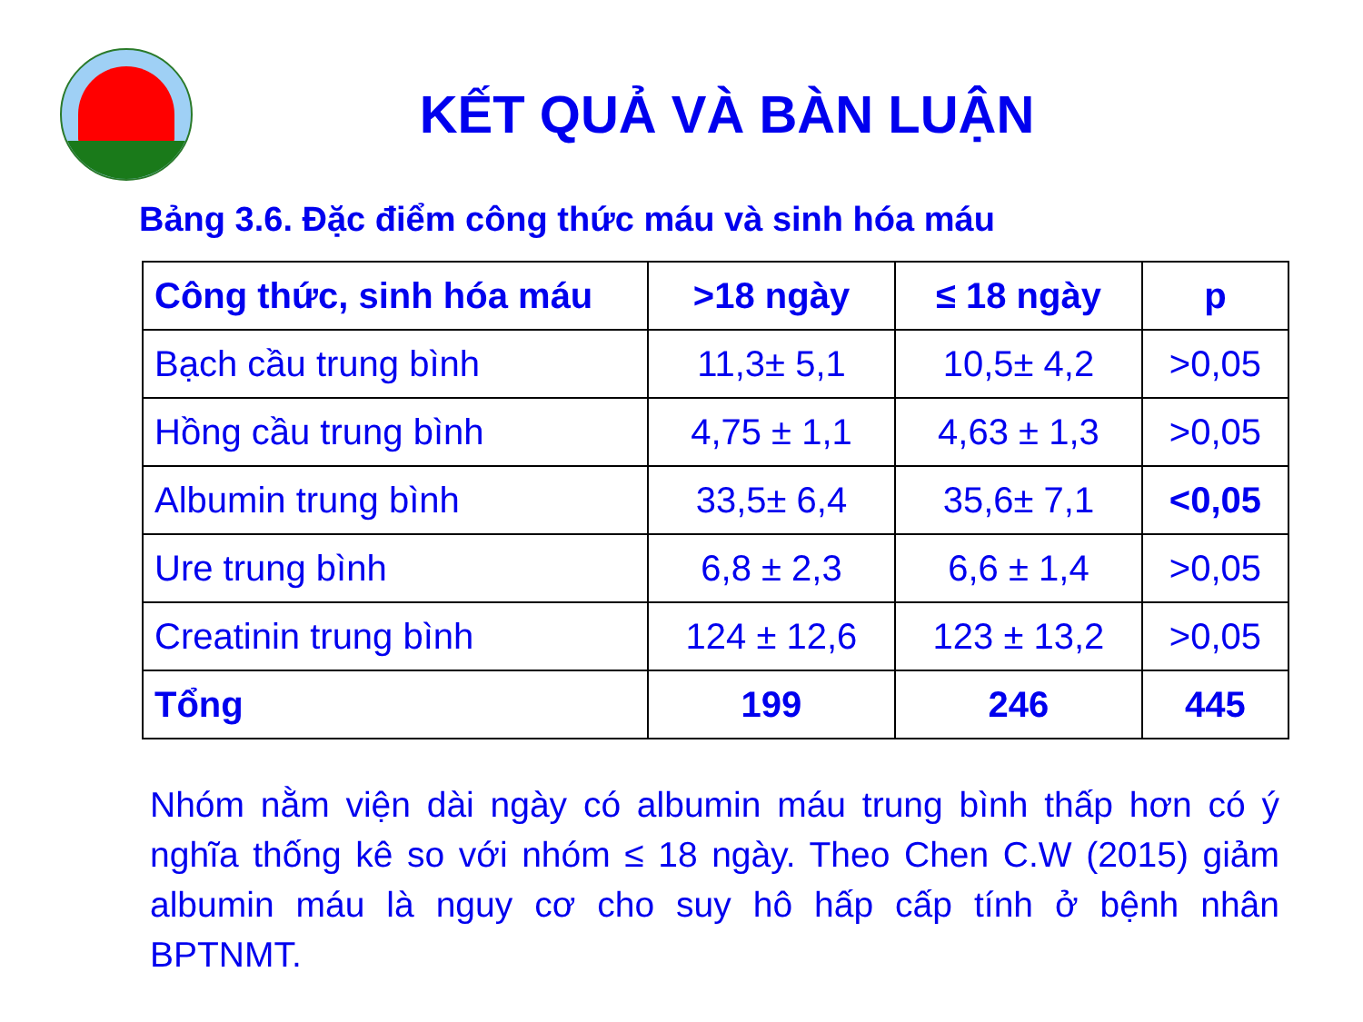KẾT QUẢ VÀ BÀN LUẬN
Bảng 3.6. Đặc điểm công thức máu và sinh hóa máu
| Công thức, sinh hóa máu | >18 ngày | ≤ 18 ngày | p |
| --- | --- | --- | --- |
| Bạch cầu trung bình | 11,3± 5,1 | 10,5± 4,2 | >0,05 |
| Hồng cầu trung bình | 4,75 ± 1,1 | 4,63 ± 1,3 | >0,05 |
| Albumin trung bình | 33,5± 6,4 | 35,6± 7,1 | <0,05 |
| Ure trung bình | 6,8 ± 2,3 | 6,6 ± 1,4 | >0,05 |
| Creatinin trung bình | 124 ± 12,6 | 123 ± 13,2 | >0,05 |
| Tổng | 199 | 246 | 445 |
Nhóm nằm viện dài ngày có albumin máu trung bình thấp hơn có ý nghĩa thống kê so với nhóm ≤ 18 ngày. Theo Chen C.W (2015) giảm albumin máu là nguy cơ cho suy hô hấp cấp tính ở bệnh nhân BPTNMT.